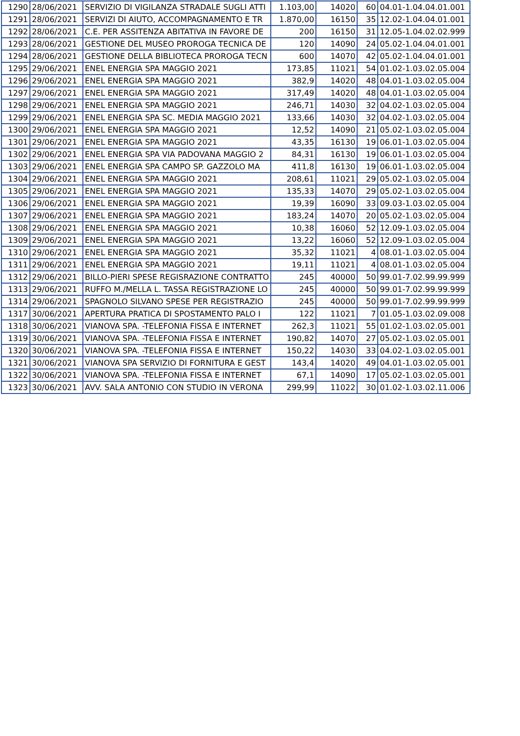| 1290 | 28/06/2021 | SERVIZIO DI VIGILANZA STRADALE SUGLI ATTI | 1.103,00 | 14020 | 60 | 04.01-1.04.04.01.001 |
| 1291 | 28/06/2021 | SERVIZI DI AIUTO, ACCOMPAGNAMENTO E TR | 1.870,00 | 16150 | 35 | 12.02-1.04.04.01.001 |
| 1292 | 28/06/2021 | C.E. PER ASSITENZA ABITATIVA IN FAVORE DE | 200 | 16150 | 31 | 12.05-1.04.02.02.999 |
| 1293 | 28/06/2021 | GESTIONE DEL MUSEO PROROGA TECNICA DE | 120 | 14090 | 24 | 05.02-1.04.04.01.001 |
| 1294 | 28/06/2021 | GESTIONE DELLA BIBLIOTECA PROROGA TECN | 600 | 14070 | 42 | 05.02-1.04.04.01.001 |
| 1295 | 29/06/2021 | ENEL ENERGIA SPA MAGGIO 2021 | 173,85 | 11021 | 54 | 01.02-1.03.02.05.004 |
| 1296 | 29/06/2021 | ENEL ENERGIA SPA MAGGIO 2021 | 382,9 | 14020 | 48 | 04.01-1.03.02.05.004 |
| 1297 | 29/06/2021 | ENEL ENERGIA SPA MAGGIO 2021 | 317,49 | 14020 | 48 | 04.01-1.03.02.05.004 |
| 1298 | 29/06/2021 | ENEL ENERGIA SPA MAGGIO 2021 | 246,71 | 14030 | 32 | 04.02-1.03.02.05.004 |
| 1299 | 29/06/2021 | ENEL ENERGIA SPA SC. MEDIA MAGGIO 2021 | 133,66 | 14030 | 32 | 04.02-1.03.02.05.004 |
| 1300 | 29/06/2021 | ENEL ENERGIA SPA MAGGIO 2021 | 12,52 | 14090 | 21 | 05.02-1.03.02.05.004 |
| 1301 | 29/06/2021 | ENEL ENERGIA SPA MAGGIO 2021 | 43,35 | 16130 | 19 | 06.01-1.03.02.05.004 |
| 1302 | 29/06/2021 | ENEL ENERGIA SPA VIA PADOVANA MAGGIO 2 | 84,31 | 16130 | 19 | 06.01-1.03.02.05.004 |
| 1303 | 29/06/2021 | ENEL ENERGIA SPA CAMPO SP. GAZZOLO MA | 411,8 | 16130 | 19 | 06.01-1.03.02.05.004 |
| 1304 | 29/06/2021 | ENEL ENERGIA SPA MAGGIO 2021 | 208,61 | 11021 | 29 | 05.02-1.03.02.05.004 |
| 1305 | 29/06/2021 | ENEL ENERGIA SPA MAGGIO 2021 | 135,33 | 14070 | 29 | 05.02-1.03.02.05.004 |
| 1306 | 29/06/2021 | ENEL ENERGIA SPA MAGGIO 2021 | 19,39 | 16090 | 33 | 09.03-1.03.02.05.004 |
| 1307 | 29/06/2021 | ENEL ENERGIA SPA MAGGIO 2021 | 183,24 | 14070 | 20 | 05.02-1.03.02.05.004 |
| 1308 | 29/06/2021 | ENEL ENERGIA SPA MAGGIO 2021 | 10,38 | 16060 | 52 | 12.09-1.03.02.05.004 |
| 1309 | 29/06/2021 | ENEL ENERGIA SPA MAGGIO 2021 | 13,22 | 16060 | 52 | 12.09-1.03.02.05.004 |
| 1310 | 29/06/2021 | ENEL ENERGIA SPA MAGGIO 2021 | 35,32 | 11021 | 4 | 08.01-1.03.02.05.004 |
| 1311 | 29/06/2021 | ENEL ENERGIA SPA MAGGIO 2021 | 19,11 | 11021 | 4 | 08.01-1.03.02.05.004 |
| 1312 | 29/06/2021 | BILLO-PIERI SPESE REGISRAZIONE CONTRATTO | 245 | 40000 | 50 | 99.01-7.02.99.99.999 |
| 1313 | 29/06/2021 | RUFFO M./MELLA L. TASSA REGISTRAZIONE LO | 245 | 40000 | 50 | 99.01-7.02.99.99.999 |
| 1314 | 29/06/2021 | SPAGNOLO SILVANO SPESE PER REGISTRAZIO | 245 | 40000 | 50 | 99.01-7.02.99.99.999 |
| 1317 | 30/06/2021 | APERTURA PRATICA DI SPOSTAMENTO PALO I | 122 | 11021 | 7 | 01.05-1.03.02.09.008 |
| 1318 | 30/06/2021 | VIANOVA SPA. -TELEFONIA FISSA E INTERNET | 262,3 | 11021 | 55 | 01.02-1.03.02.05.001 |
| 1319 | 30/06/2021 | VIANOVA SPA. -TELEFONIA FISSA E INTERNET | 190,82 | 14070 | 27 | 05.02-1.03.02.05.001 |
| 1320 | 30/06/2021 | VIANOVA SPA. -TELEFONIA FISSA E INTERNET | 150,22 | 14030 | 33 | 04.02-1.03.02.05.001 |
| 1321 | 30/06/2021 | VIANOVA SPA SERVIZIO DI FORNITURA E GEST | 143,4 | 14020 | 49 | 04.01-1.03.02.05.001 |
| 1322 | 30/06/2021 | VIANOVA SPA. -TELEFONIA FISSA E INTERNET | 67,1 | 14090 | 17 | 05.02-1.03.02.05.001 |
| 1323 | 30/06/2021 | AVV. SALA ANTONIO CON STUDIO IN VERONA | 299,99 | 11022 | 30 | 01.02-1.03.02.11.006 |